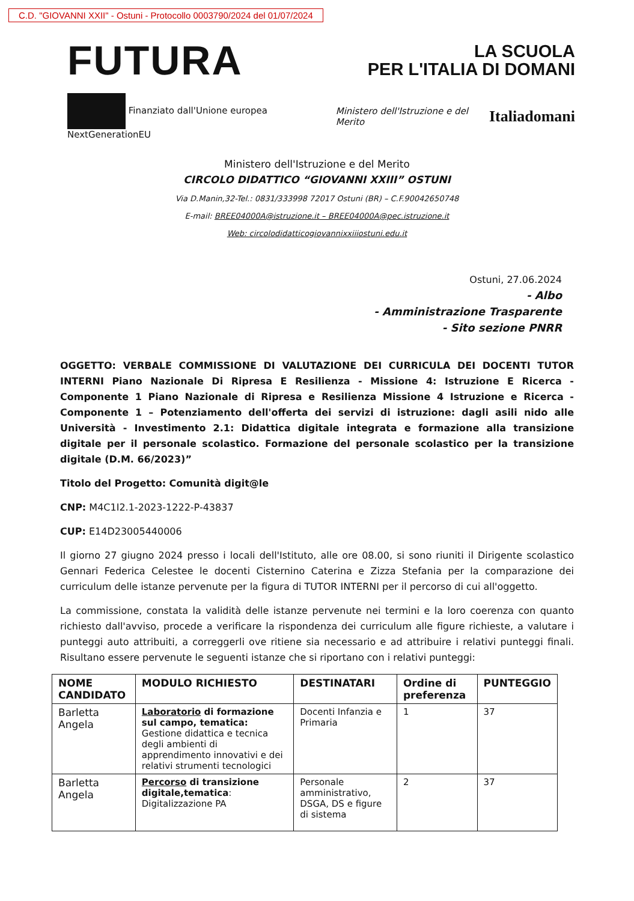C.D. "GIOVANNI XXII" - Ostuni - Protocollo 0003790/2024 del 01/07/2024
FUTURA
LA SCUOLA
PER L'ITALIA DI DOMANI
Finanziato dall'Unione europea NextGenerationEU Ministero dell'Istruzione e del Merito Italiadomani
Ministero dell'Istruzione e del Merito
CIRCOLO DIDATTICO “GIOVANNI XXIII” OSTUNI
Via D.Manin,32-Tel.: 0831/333998 72017 Ostuni (BR) – C.F.90042650748
E-mail: BREE04000A@istruzione.it – BREE04000A@pec.istruzione.it
Web: circolodidatticogiovannixxiiiostuni.edu.it
Ostuni, 27.06.2024
- Albo
- Amministrazione Trasparente
- Sito sezione PNRR
OGGETTO: VERBALE COMMISSIONE DI VALUTAZIONE DEI CURRICULA DEI DOCENTI TUTOR INTERNI Piano Nazionale Di Ripresa E Resilienza - Missione 4: Istruzione E Ricerca - Componente 1 Piano Nazionale di Ripresa e Resilienza Missione 4 Istruzione e Ricerca - Componente 1 – Potenziamento dell'offerta dei servizi di istruzione: dagli asili nido alle Università - Investimento 2.1: Didattica digitale integrata e formazione alla transizione digitale per il personale scolastico. Formazione del personale scolastico per la transizione digitale (D.M. 66/2023)”
Titolo del Progetto: Comunità digit@le
CNP: M4C1I2.1-2023-1222-P-43837
CUP: E14D23005440006
Il giorno 27 giugno 2024 presso i locali dell'Istituto, alle ore 08.00, si sono riuniti il Dirigente scolastico Gennari Federica Celestee le docenti Cisternino Caterina e Zizza Stefania per la comparazione dei curriculum delle istanze pervenute per la figura di TUTOR INTERNI per il percorso di cui all'oggetto.
La commissione, constata la validità delle istanze pervenute nei termini e la loro coerenza con quanto richiesto dall'avviso, procede a verificare la rispondenza dei curriculum alle figure richieste, a valutare i punteggi auto attribuiti, a correggerli ove ritiene sia necessario e ad attribuire i relativi punteggi finali. Risultano essere pervenute le seguenti istanze che si riportano con i relativi punteggi:
| NOME CANDIDATO | MODULO RICHIESTO | DESTINATARI | Ordine di preferenza | PUNTEGGIO |
| --- | --- | --- | --- | --- |
| Barletta Angela | Laboratorio di formazione sul campo, tematica: Gestione didattica e tecnica degli ambienti di apprendimento innovativi e dei relativi strumenti tecnologici | Docenti Infanzia e Primaria | 1 | 37 |
| Barletta Angela | Percorso di transizione digitale,tematica : Digitalizzazione PA | Personale amministrativo, DSGA, DS e figure di sistema | 2 | 37 |